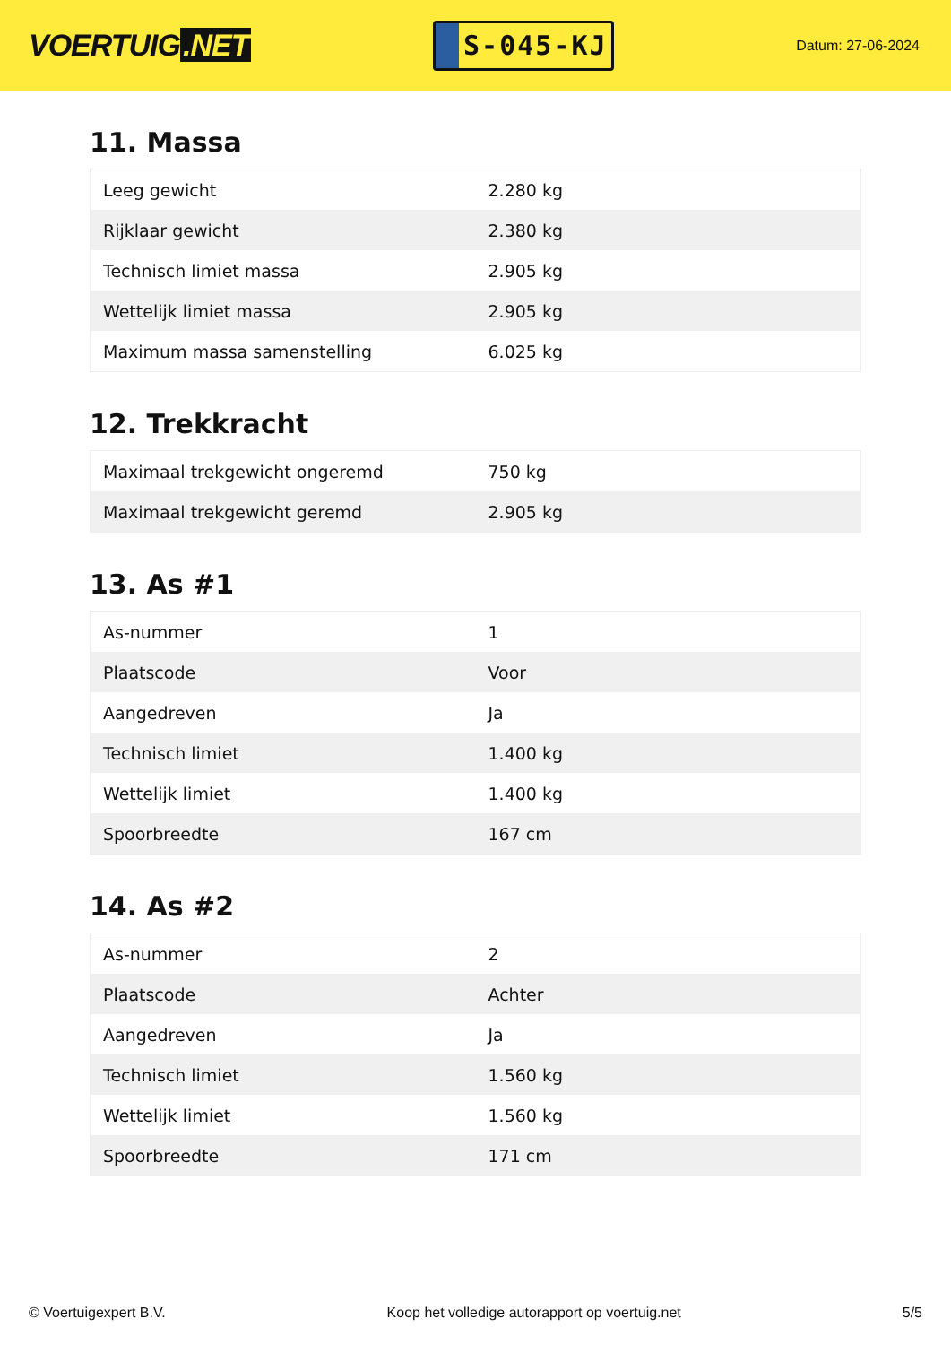VOERTUIG.NET
S-045-KJ
Datum: 27-06-2024
11. Massa
| Leeg gewicht | 2.280 kg |
| Rijklaar gewicht | 2.380 kg |
| Technisch limiet massa | 2.905 kg |
| Wettelijk limiet massa | 2.905 kg |
| Maximum massa samenstelling | 6.025 kg |
12. Trekkracht
| Maximaal trekgewicht ongeremd | 750 kg |
| Maximaal trekgewicht geremd | 2.905 kg |
13. As #1
| As-nummer | 1 |
| Plaatscode | Voor |
| Aangedreven | Ja |
| Technisch limiet | 1.400 kg |
| Wettelijk limiet | 1.400 kg |
| Spoorbreedte | 167 cm |
14. As #2
| As-nummer | 2 |
| Plaatscode | Achter |
| Aangedreven | Ja |
| Technisch limiet | 1.560 kg |
| Wettelijk limiet | 1.560 kg |
| Spoorbreedte | 171 cm |
© Voertuigexpert B.V. Koop het volledige autorapport op voertuig.net 5/5